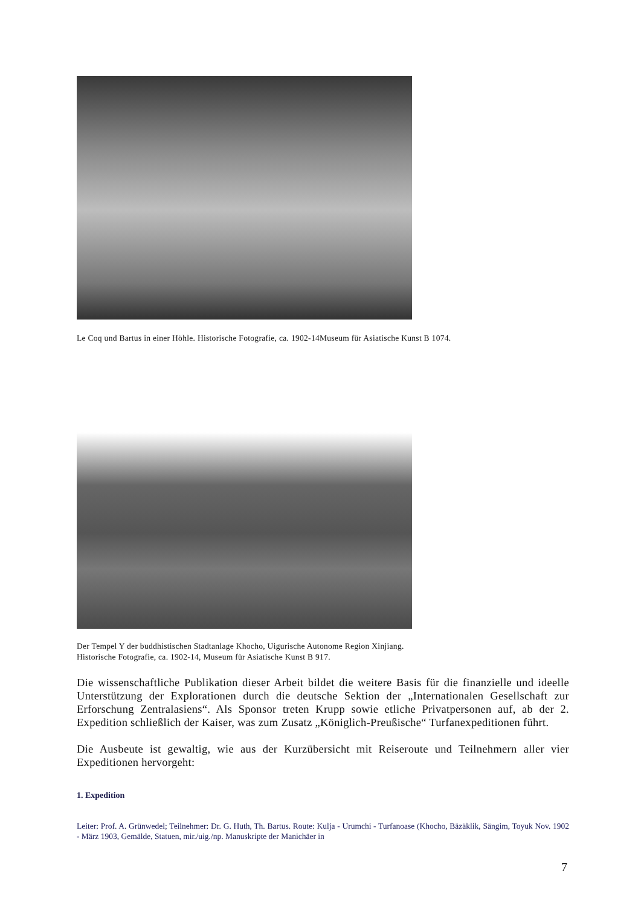Le Coq und Bartus in einer Höhle. Historische Fotografie, ca. 1902-14Museum für Asiatische Kunst B 1074.
Der Tempel Y der buddhistischen Stadtanlage Khocho, Uigurische Autonome Region Xinjiang.
Historische Fotografie, ca. 1902-14, Museum für Asiatische Kunst B 917.
Die wissenschaftliche Publikation dieser Arbeit bildet die weitere Basis für die finanzielle und ideelle Unterstützung der Explorationen durch die deutsche Sektion der „Internationalen Gesellschaft zur Erforschung Zentralasiens“. Als Sponsor treten Krupp sowie etliche Privatpersonen auf, ab der 2. Expedition schließlich der Kaiser, was zum Zusatz „Königlich-Preußische“ Turfanexpeditionen führt.
Die Ausbeute ist gewaltig, wie aus der Kurzübersicht mit Reiseroute und Teilnehmern aller vier Expeditionen hervorgeht:
1. Expedition
Leiter: Prof. A. Grünwedel; Teilnehmer: Dr. G. Huth, Th. Bartus. Route: Kulja - Urumchi - Turfanoase (Khocho, Bäzäklik, Sängim, Toyuk Nov. 1902 - März 1903, Gemälde, Statuen, mir./uig./np. Manuskripte der Manichäer in
7